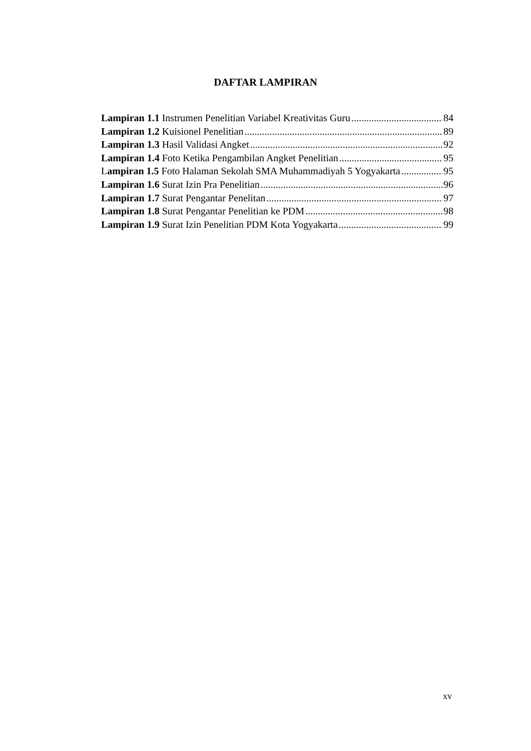DAFTAR LAMPIRAN
Lampiran 1.1 Instrumen Penelitian Variabel Kreativitas Guru 84
Lampiran 1.2 Kuisionel Penelitian 89
Lampiran 1.3 Hasil Validasi Angket 92
Lampiran 1.4 Foto Ketika Pengambilan Angket Penelitian 95
Lampiran 1.5 Foto Halaman Sekolah SMA Muhammadiyah 5 Yogyakarta 95
Lampiran 1.6 Surat Izin Pra Penelitian 96
Lampiran 1.7 Surat Pengantar Penelitan 97
Lampiran 1.8 Surat Pengantar Penelitian ke PDM 98
Lampiran 1.9 Surat Izin Penelitian PDM Kota Yogyakarta 99
xv